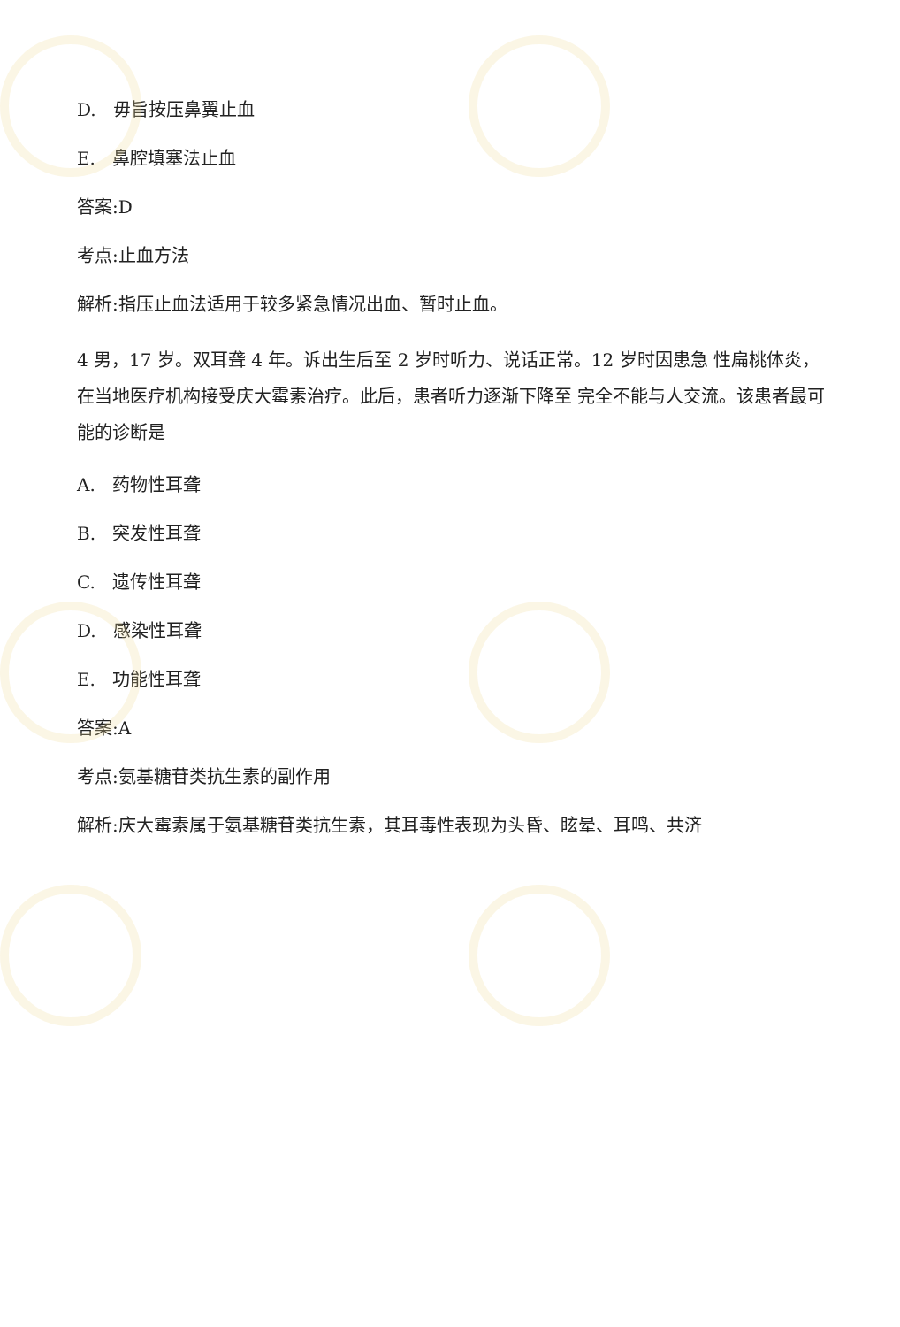D. 毋旨按压鼻翼止血
E. 鼻腔填塞法止血
答案:D
考点:止血方法
解析:指压止血法适用于较多紧急情况出血、暂时止血。
4 男，17 岁。双耳聋 4 年。诉出生后至 2 岁时听力、说话正常。12 岁时因患急 性扁桃体炎，在当地医疗机构接受庆大霉素治疗。此后，患者听力逐渐下降至 完全不能与人交流。该患者最可能的诊断是
A. 药物性耳聋
B. 突发性耳聋
C. 遗传性耳聋
D. 感染性耳聋
E. 功能性耳聋
答案:A
考点:氨基糖苷类抗生素的副作用
解析:庆大霉素属于氨基糖苷类抗生素，其耳毒性表现为头昏、眩晕、耳鸣、共济